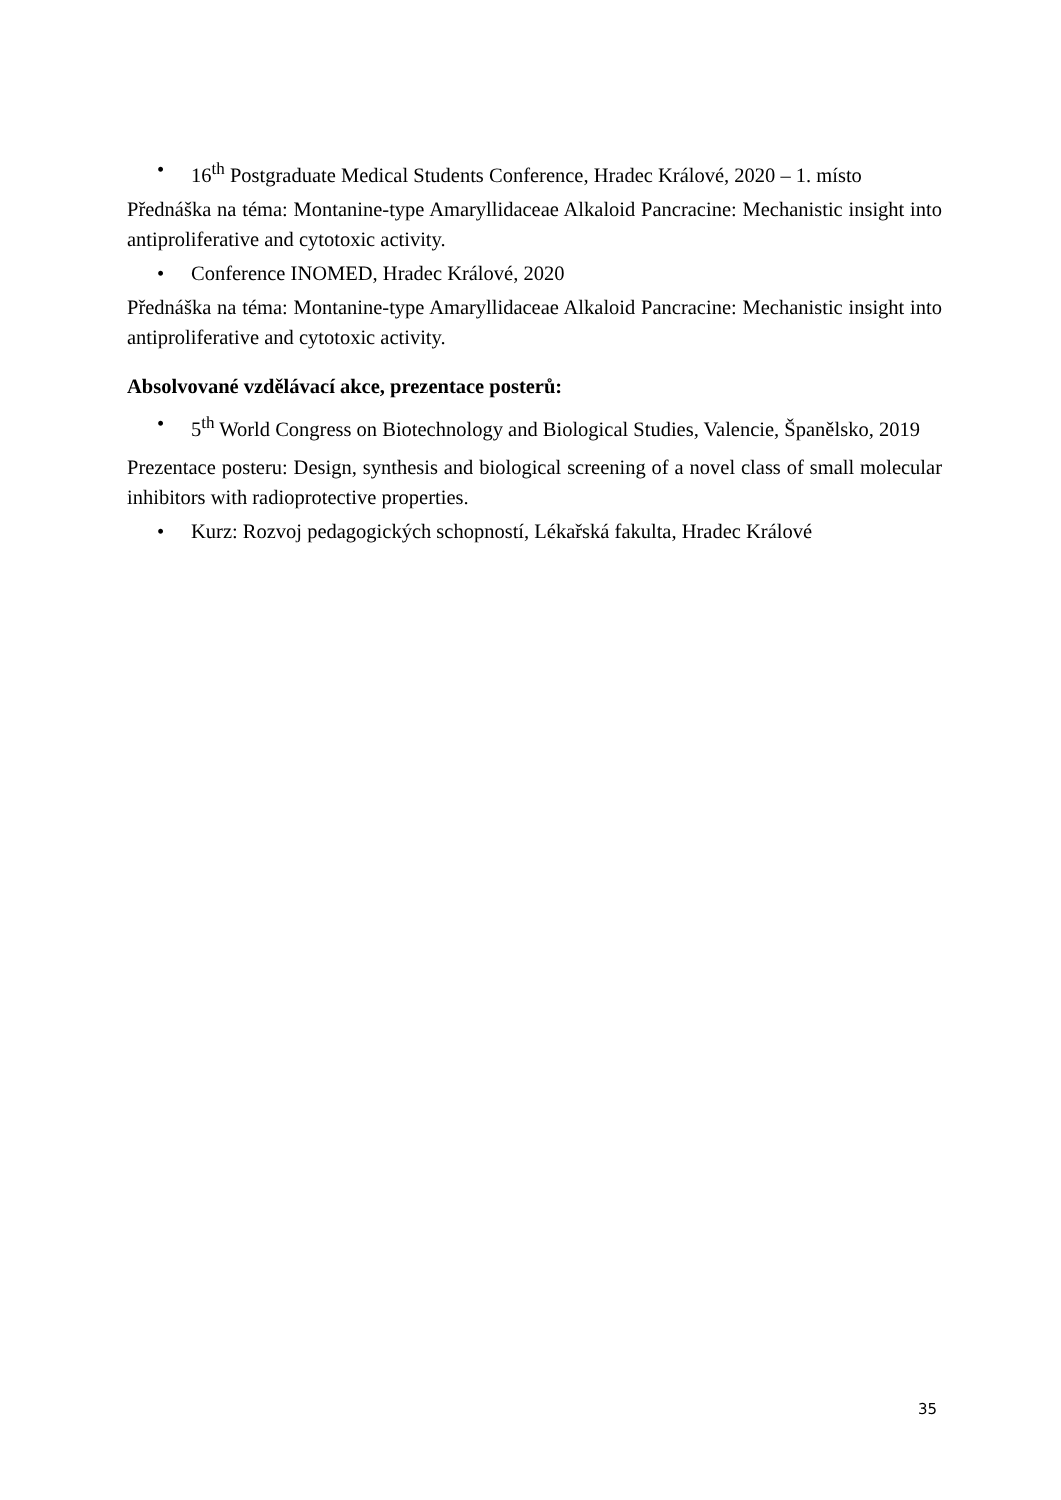• 16<sup>th</sup> Postgraduate Medical Students Conference, Hradec Králové, 2020 – 1. místo
Přednáška na téma: Montanine-type Amaryllidaceae Alkaloid Pancracine: Mechanistic insight into antiproliferative and cytotoxic activity.
• Conference INOMED, Hradec Králové, 2020
Přednáška na téma: Montanine-type Amaryllidaceae Alkaloid Pancracine: Mechanistic insight into antiproliferative and cytotoxic activity.
Absolvované vzdělávací akce, prezentace posterů:
• 5<sup>th</sup> World Congress on Biotechnology and Biological Studies, Valencie, Španělsko, 2019
Prezentace posteru: Design, synthesis and biological screening of a novel class of small molecular inhibitors with radioprotective properties.
• Kurz: Rozvoj pedagogických schopností, Lékařská fakulta, Hradec Králové
35